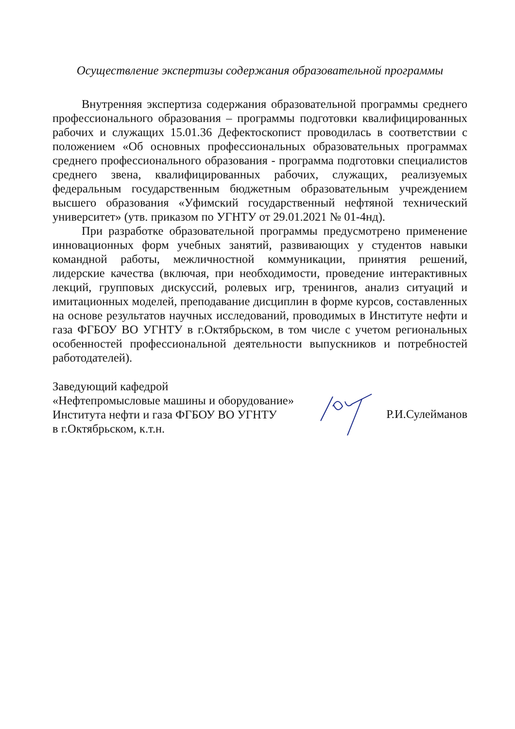Осуществление экспертизы содержания образовательной программы
Внутренняя экспертиза содержания образовательной программы среднего профессионального образования – программы подготовки квалифицированных рабочих и служащих 15.01.36 Дефектоскопист проводилась в соответствии с положением «Об основных профессиональных образовательных программах среднего профессионального образования - программа подготовки специалистов среднего звена, квалифицированных рабочих, служащих, реализуемых федеральным государственным бюджетным образовательным учреждением высшего образования «Уфимский государственный нефтяной технический университет» (утв. приказом по УГНТУ от 29.01.2021 № 01-4нд).
При разработке образовательной программы предусмотрено применение инновационных форм учебных занятий, развивающих у студентов навыки командной работы, межличностной коммуникации, принятия решений, лидерские качества (включая, при необходимости, проведение интерактивных лекций, групповых дискуссий, ролевых игр, тренингов, анализ ситуаций и имитационных моделей, преподавание дисциплин в форме курсов, составленных на основе результатов научных исследований, проводимых в Институте нефти и газа ФГБОУ ВО УГНТУ в г.Октябрьском, в том числе с учетом региональных особенностей профессиональной деятельности выпускников и потребностей работодателей).
Заведующий кафедрой
«Нефтепромысловые машины и оборудование»
Института нефти и газа ФГБОУ ВО УГНТУ
в г.Октябрьском, к.т.н.
Р.И.Сулейманов